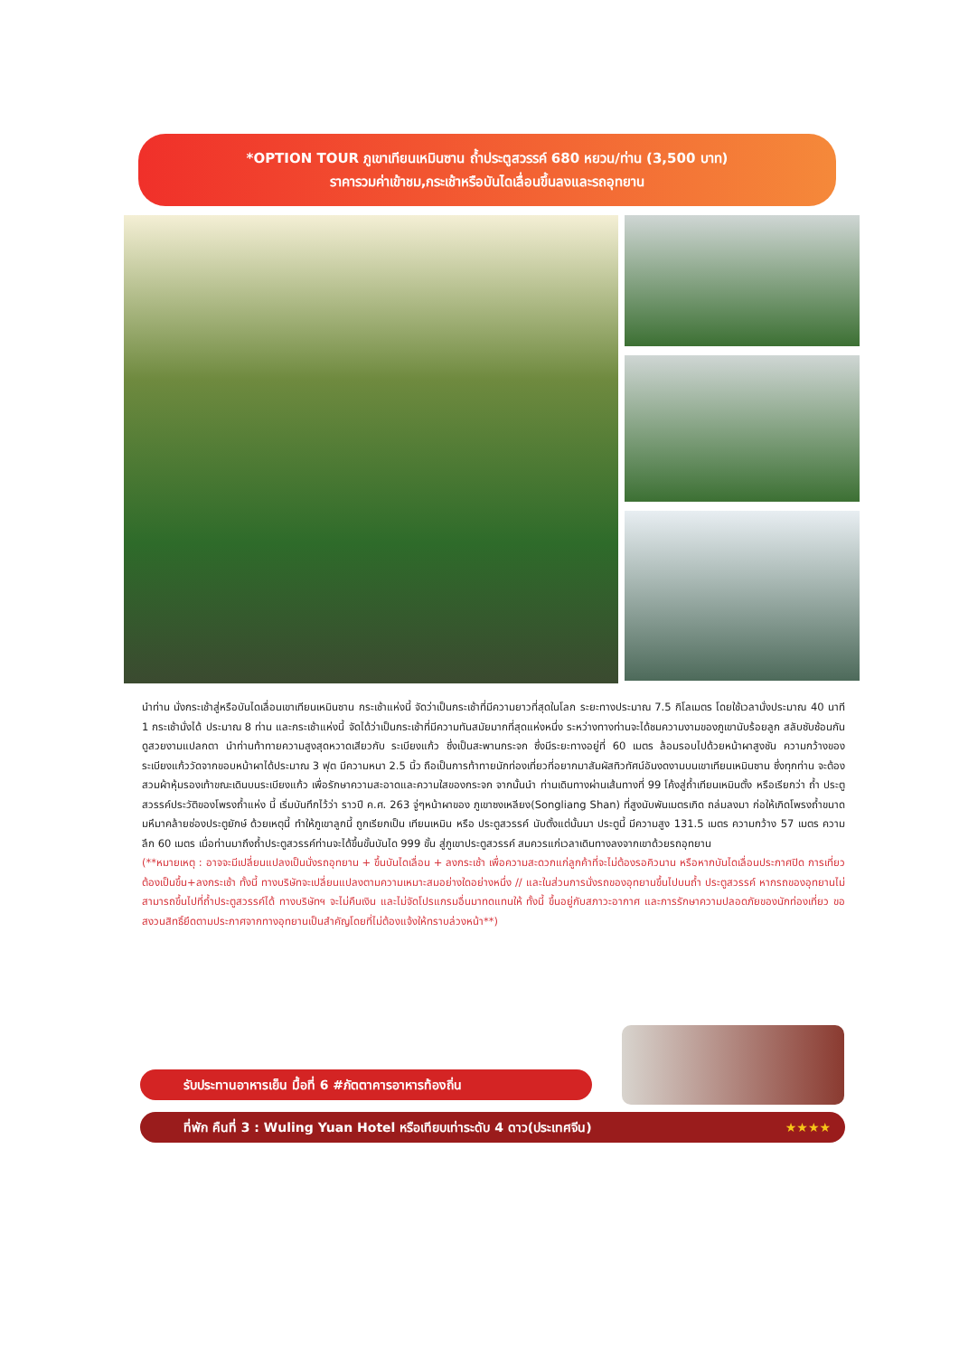*OPTION TOUR ภูเขาเทียนเหมินซาน ถ้ำประตูสวรรค์ 680 หยวน/ท่าน (3,500 บาท)
ราคารวมค่าเข้าชม,กระเช้าหรือบันไดเลื่อนขึ้นลงและรถอุทยาน
นำท่าน นั่งกระเช้าสู่หรือบันไดเลื่อนเขาเทียนเหมินซาน กระเช้าแห่งนี้ จัดว่าเป็นกระเช้าที่มีความยาวที่สุดในโลก ระยะทางประมาณ 7.5 กิโลเมตร โดยใช้เวลานั่งประมาณ 40 นาที 1 กระเช้านั่งได้ ประมาณ 8 ท่าน และกระเช้าแห่งนี้ จัดได้ว่าเป็นกระเช้าที่มีความทันสมัยมากที่สุดแห่งหนึ่ง ระหว่างทางท่านจะได้ชมความงามของภูเขานับร้อยลูก สลับซับซ้อนกันดูสวยงามแปลกตา นำท่านท้าทายความสูงสุดหวาดเสียวกับ ระเบียงแก้ว ซึ่งเป็นสะพานกระจก ซึ่งมีระยะทางอยู่ที่ 60 เมตร ล้อมรอบไปด้วยหน้าผาสูงชัน ความกว้างของระเบียงแก้ววัดจากขอบหน้าผาได้ประมาณ 3 ฟุต มีความหนา 2.5 นิ้ว ถือเป็นการท้าทายนักท่องเที่ยวที่อยากมาสัมผัสทิวทัศน์อันงดงามบนเขาเทียนเหมินซาน ซึ่งทุกท่าน จะต้องสวมผ้าหุ้มรองเท้าขณะเดินบนระเบียงแก้ว เพื่อรักษาความสะอาดและความใสของกระจก จากนั้นนำ ท่านเดินทางผ่านเส้นทางที่ 99 โค้งสู่ถ้ำเทียนเหมินตั้ง หรือเรียกว่า ถ้ำ ประตูสวรรค์ประวัติของโพรงถ้ำแห่ง นี้ เริ่มบันทึกไว้ว่า ราวปี ค.ศ. 263 จู่ๆหน้าผาของ ภูเขาซงเหลียง(Songliang Shan) ที่สูงนับพันเมตรเกิด ถล่มลงมา ก่อให้เกิดโพรงถ้ำขนาดมหึมาคล้ายช่องประตูยักษ์ ด้วยเหตุนี้ ทำให้ภูเขาลูกนี้ ถูกเรียกเป็น เทียนเหมิน หรือ ประตูสวรรค์ นับตั้งแต่นั้นมา ประตูนี้ มีความสูง 131.5 เมตร ความกว้าง 57 เมตร ความลึก 60 เมตร เมื่อท่านมาถึงถ้ำประตูสวรรค์ท่านจะได้ขึ้นขั้นบันได 999 ขั้น สู่ภูเขาประตูสวรรค์ สมควรแก่เวลาเดินทางลงจากเขาด้วยรถอุทยาน
(**หมายเหตุ : อาจจะมีเปลี่ยนแปลงเป็นนั่งรถอุทยาน + ขึ้นบันไดเลื่อน + ลงกระเช้า เพื่อความสะดวกแก่ลูกค้าที่จะไม่ต้องรอคิวนาน หรือหากบันไดเลื่อนประกาศปิด การเที่ยวต้องเป็นขึ้น+ลงกระเช้า ทั้งนี้ ทางบริษัทจะเปลี่ยนแปลงตามความเหมาะสมอย่างใดอย่างหนึ่ง // และในส่วนการนั่งรถของอุทยานขึ้นไปบนถ้ำ ประตูสวรรค์ หากรถของอุทยานไม่สามารถขึ้นไปที่ถ้ำประตูสวรรค์ได้ ทางบริษัทฯ จะไม่คืนเงิน และไม่จัดโปรแกรมอื่นมาทดแทนให้ ทั้งนี้ ขึ้นอยู่กับสภาวะอากาศ และการรักษาความปลอดภัยของนักท่องเที่ยว ขอสงวนสิทธิ์ยึดตามประกาศจากทางอุทยานเป็นสำคัญโดยที่ไม่ต้องแจ้งให้ทราบล่วงหน้า**)
รับประทานอาหารเย็น มื้อที่ 6 #ภัตตาคารอาหารท้องถิ่น
ที่พัก คืนที่ 3 : Wuling Yuan Hotel หรือเทียบเท่าระดับ 4 ดาว(ประเทศจีน) ★★★★